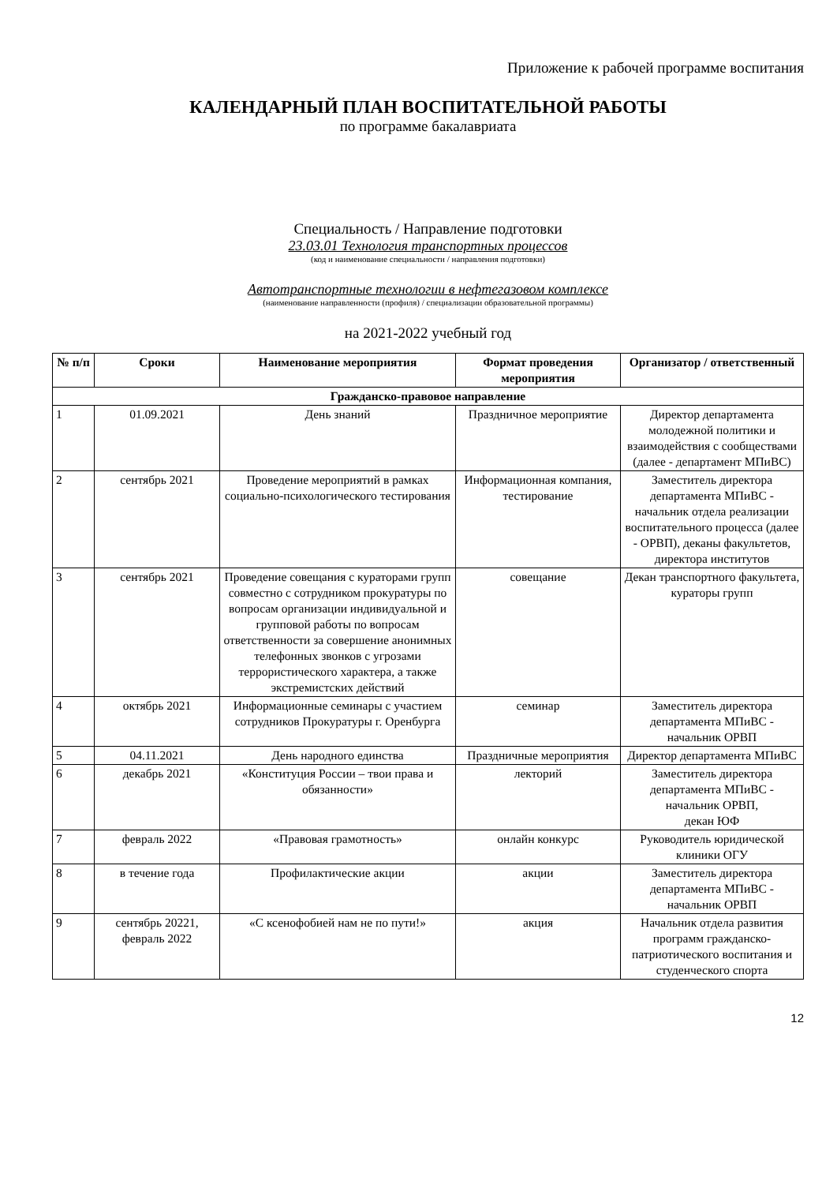Приложение к рабочей программе воспитания
КАЛЕНДАРНЫЙ ПЛАН ВОСПИТАТЕЛЬНОЙ РАБОТЫ
по программе бакалавриата
Специальность / Направление подготовки
23.03.01 Технология транспортных процессов
(код и наименование специальности / направления подготовки)
Автотранспортные технологии в нефтегазовом комплексе
(наименование направленности (профиля) / специализации образовательной программы)
на 2021-2022 учебный год
| № п/п | Сроки | Наименование мероприятия | Формат проведения мероприятия | Организатор / ответственный |
| --- | --- | --- | --- | --- |
| Гражданско-правовое направление | | | | |
| 1 | 01.09.2021 | День знаний | Праздничное мероприятие | Директор департамента молодежной политики и взаимодействия с сообществами (далее - департамент МПиВС) |
| 2 | сентябрь 2021 | Проведение мероприятий в рамках социально-психологического тестирования | Информационная компания, тестирование | Заместитель директора департамента МПиВС - начальник отдела реализации воспитательного процесса (далее - ОРВП), деканы факультетов, директора институтов |
| 3 | сентябрь 2021 | Проведение совещания с кураторами групп совместно с сотрудником прокуратуры по вопросам организации индивидуальной и групповой работы по вопросам ответственности за совершение анонимных телефонных звонков с угрозами террористического характера, а также экстремистских действий | совещание | Декан транспортного факультета, кураторы групп |
| 4 | октябрь 2021 | Информационные семинары с участием сотрудников Прокуратуры г. Оренбурга | семинар | Заместитель директора департамента МПиВС - начальник ОРВП |
| 5 | 04.11.2021 | День народного единства | Праздничные мероприятия | Директор департамента МПиВС |
| 6 | декабрь 2021 | «Конституция России – твои права и обязанности» | лекторий | Заместитель директора департамента МПиВС - начальник ОРВП, декан ЮФ |
| 7 | февраль 2022 | «Правовая грамотность» | онлайн конкурс | Руководитель юридической клиники ОГУ |
| 8 | в течение года | Профилактические акции | акции | Заместитель директора департамента МПиВС - начальник ОРВП |
| 9 | сентябрь 20221, февраль 2022 | «С ксенофобией нам не по пути!» | акция | Начальник отдела развития программ гражданско-патриотического воспитания и студенческого спорта |
12